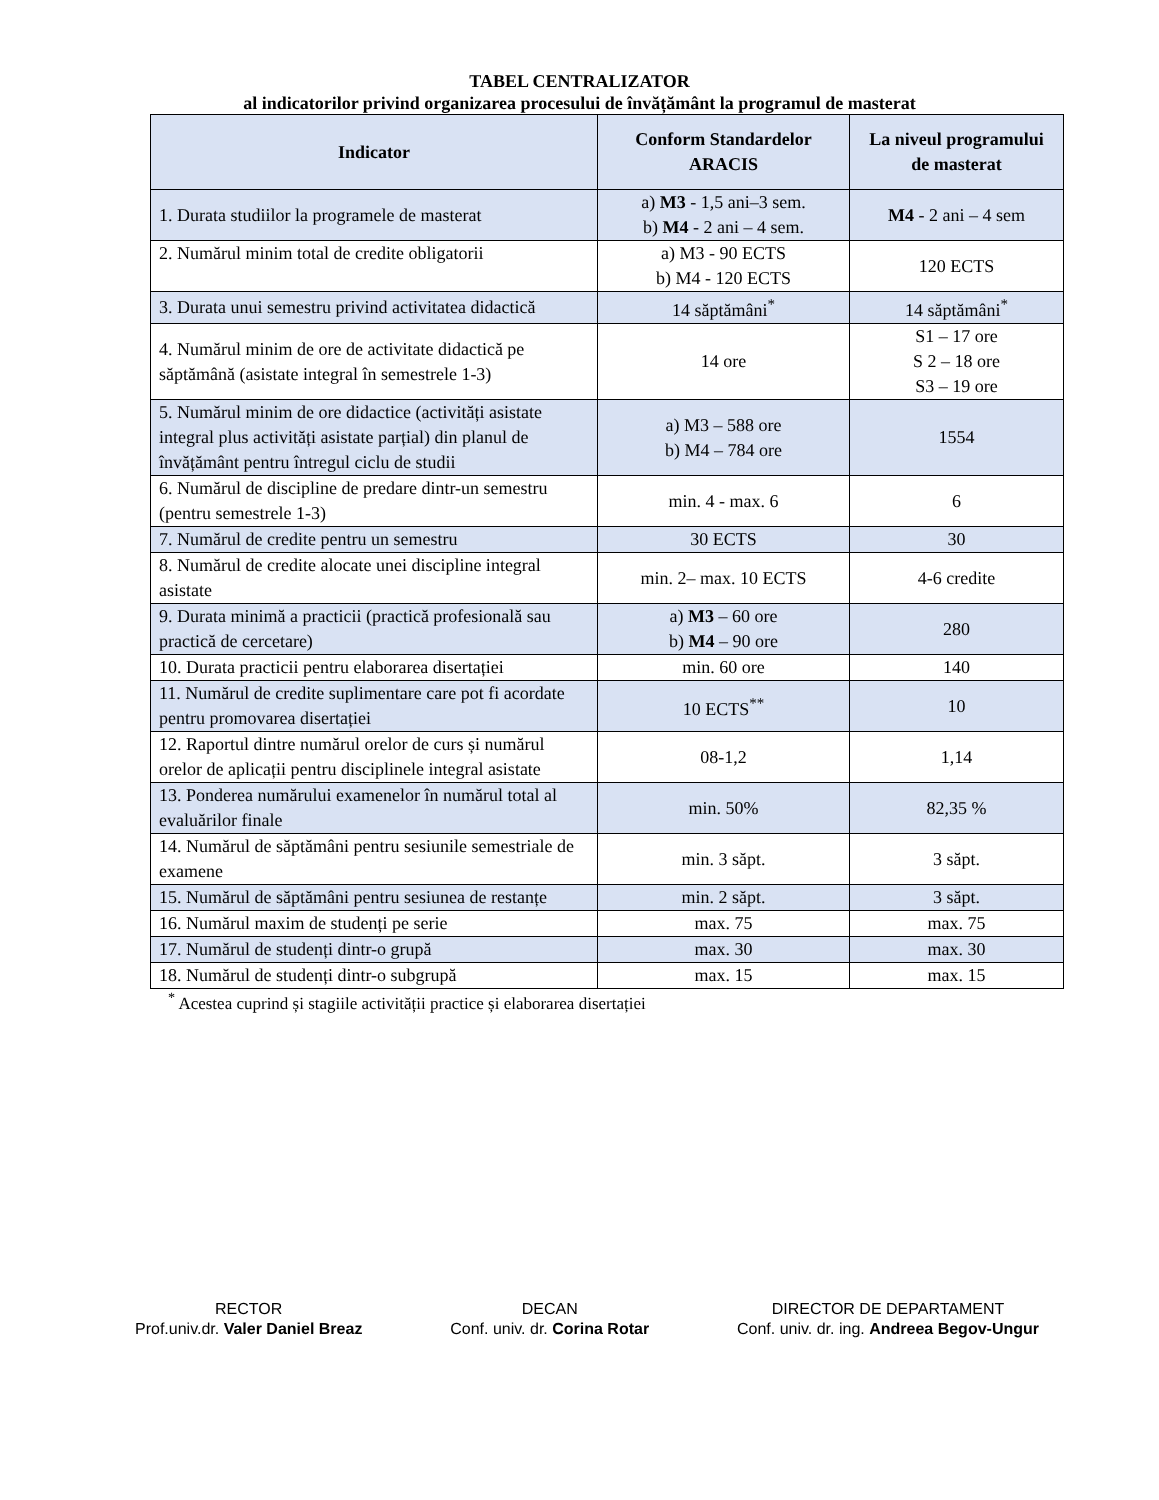TABEL CENTRALIZATOR
al indicatorilor privind organizarea procesului de învățământ la programul de masterat
| Indicator | Conform Standardelor ARACIS | La niveul programului de masterat |
| --- | --- | --- |
| 1. Durata studiilor la programele de masterat | a) M3 - 1,5 ani–3 sem. b) M4 - 2 ani – 4 sem. | M4 - 2 ani – 4 sem |
| 2. Numărul minim total de credite obligatorii | a) M3 - 90 ECTS b) M4 - 120 ECTS | 120 ECTS |
| 3. Durata unui semestru privind activitatea didactică | 14 săptămâni<sup>*</sup> | 14 săptămâni<sup>*</sup> |
| 4. Numărul minim de ore de activitate didactică pe săptămână (asistate integral în semestrele 1-3) | 14 ore | S1 – 17 ore S 2 – 18 ore S3 – 19 ore |
| 5. Numărul minim de ore didactice (activități asistate integral plus activități asistate parțial) din planul de învățământ pentru întregul ciclu de studii | a) M3 – 588 ore b) M4 – 784 ore | 1554 |
| 6. Numărul de discipline de predare dintr-un semestru (pentru semestrele 1-3) | min. 4 - max. 6 | 6 |
| 7. Numărul de credite pentru un semestru | 30 ECTS | 30 |
| 8. Numărul de credite alocate unei discipline integral asistate | min. 2– max. 10 ECTS | 4-6 credite |
| 9. Durata minimă a practicii (practică profesională sau practică de cercetare) | a) M3 – 60 ore b) M4 – 90 ore | 280 |
| 10. Durata practicii pentru elaborarea disertației | min. 60 ore | 140 |
| 11. Numărul de credite suplimentare care pot fi acordate pentru promovarea disertației | 10 ECTS<sup>**</sup> | 10 |
| 12. Raportul dintre numărul orelor de curs și numărul orelor de aplicații pentru disciplinele integral asistate | 08-1,2 | 1,14 |
| 13. Ponderea numărului examenelor în numărul total al evaluărilor finale | min. 50% | 82,35 % |
| 14. Numărul de săptămâni pentru sesiunile semestriale de examene | min. 3 săpt. | 3 săpt. |
| 15. Numărul de săptămâni pentru sesiunea de restanțe | min. 2 săpt. | 3 săpt. |
| 16. Numărul maxim de studenți pe serie | max. 75 | max. 75 |
| 17. Numărul de studenți dintr-o grupă | max. 30 | max. 30 |
| 18. Numărul de studenți dintr-o subgrupă | max. 15 | max. 15 |
<sup>*</sup> Acestea cuprind și stagiile activității practice și elaborarea disertației
RECTOR
Prof.univ.dr. Valer Daniel Breaz
DECAN
Conf. univ. dr. Corina Rotar
DIRECTOR DE DEPARTAMENT
Conf. univ. dr. ing. Andreea Begov-Ungur